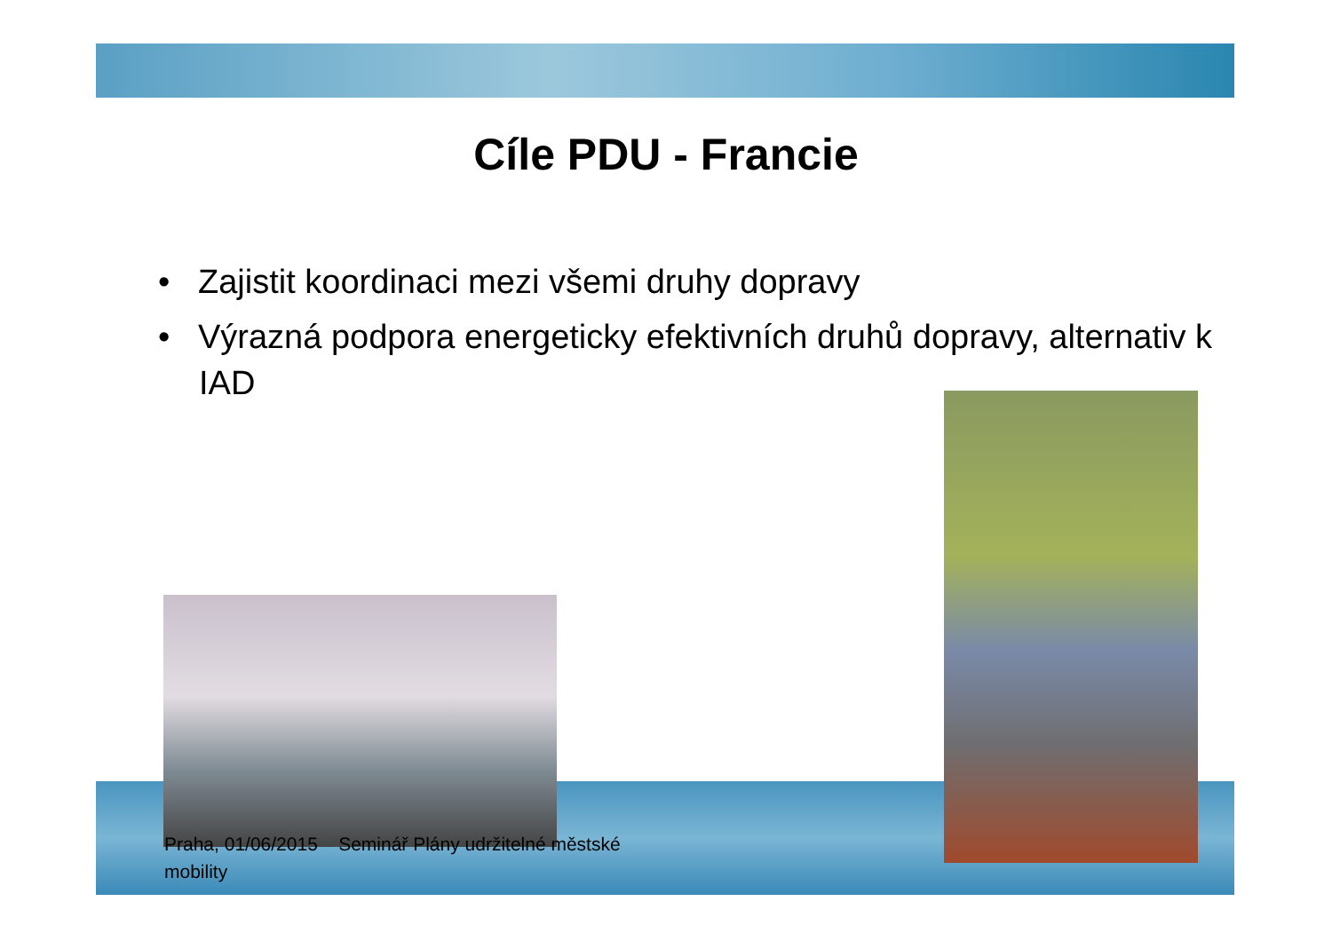Cíle PDU - Francie
• Zajistit koordinaci mezi všemi druhy dopravy
• Výrazná podpora energeticky efektivních druhů dopravy, alternativ k IAD
Praha, 01/06/2015 Seminář Plány udržitelné městské mobility